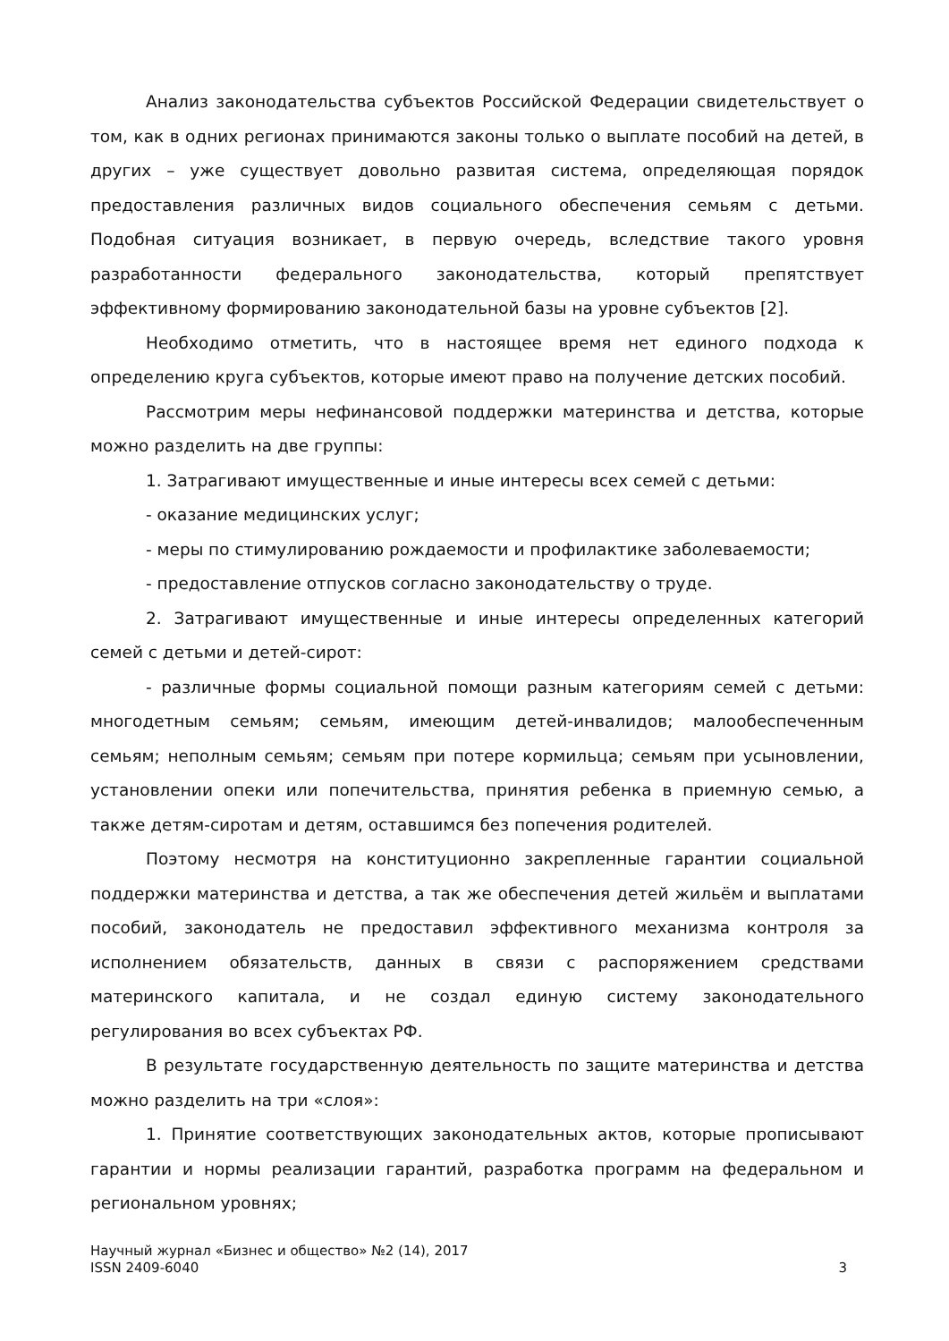Анализ законодательства субъектов Российской Федерации свидетельствует о том, как в одних регионах принимаются законы только о выплате пособий на детей, в других – уже существует довольно развитая система, определяющая порядок предоставления различных видов социального обеспечения семьям с детьми. Подобная ситуация возникает, в первую очередь, вследствие такого уровня разработанности федерального законодательства, который препятствует эффективному формированию законодательной базы на уровне субъектов [2].
Необходимо отметить, что в настоящее время нет единого подхода к определению круга субъектов, которые имеют право на получение детских пособий.
Рассмотрим меры нефинансовой поддержки материнства и детства, которые можно разделить на две группы:
1. Затрагивают имущественные и иные интересы всех семей с детьми:
- оказание медицинских услуг;
- меры по стимулированию рождаемости и профилактике заболеваемости;
- предоставление отпусков согласно законодательству о труде.
2. Затрагивают имущественные и иные интересы определенных категорий семей с детьми и детей-сирот:
- различные формы социальной помощи разным категориям семей с детьми: многодетным семьям; семьям, имеющим детей-инвалидов; малообеспеченным семьям; неполным семьям; семьям при потере кормильца; семьям при усыновлении, установлении опеки или попечительства, принятия ребенка в приемную семью, а также детям-сиротам и детям, оставшимся без попечения родителей.
Поэтому несмотря на конституционно закрепленные гарантии социальной поддержки материнства и детства, а так же обеспечения детей жильём и выплатами пособий, законодатель не предоставил эффективного механизма контроля за исполнением обязательств, данных в связи с распоряжением средствами материнского капитала, и не создал единую систему законодательного регулирования во всех субъектах РФ.
В результате государственную деятельность по защите материнства и детства можно разделить на три «слоя»:
1. Принятие соответствующих законодательных актов, которые прописывают гарантии и нормы реализации гарантий, разработка программ на федеральном и региональном уровнях;
Научный журнал «Бизнес и общество» №2 (14), 2017
ISSN 2409-6040 3